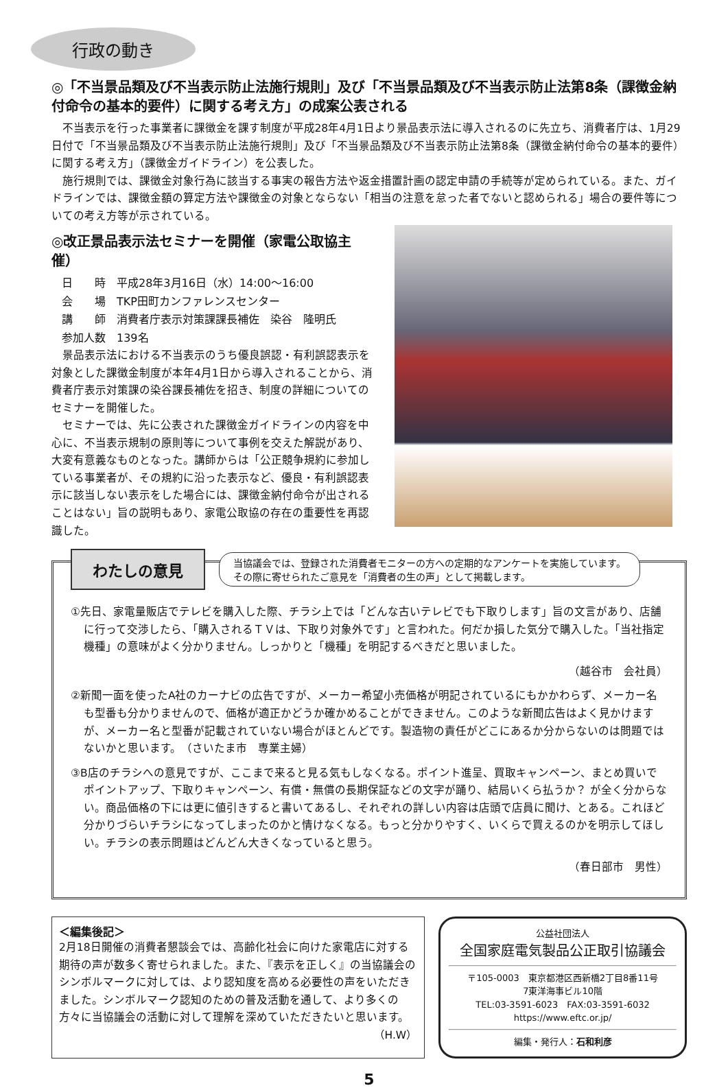行政の動き
◎「不当景品類及び不当表示防止法施行規則」及び「不当景品類及び不当表示防止法第8条（課徴金納付命令の基本的要件）に関する考え方」の成案公表される
不当表示を行った事業者に課徴金を課す制度が平成28年4月1日より景品表示法に導入されるのに先立ち、消費者庁は、1月29日付で「不当景品類及び不当表示防止法施行規則」及び「不当景品類及び不当表示防止法第8条（課徴金納付命令の基本的要件）に関する考え方」（課徴金ガイドライン）を公表した。
施行規則では、課徴金対象行為に該当する事実の報告方法や返金措置計画の認定申請の手続等が定められている。また、ガイドラインでは、課徴金額の算定方法や課徴金の対象とならない「相当の注意を怠った者でないと認められる」場合の要件等についての考え方等が示されている。
◎改正景品表示法セミナーを開催（家電公取協主催）
日　　時　平成28年3月16日（水）14:00～16:00
会　　場　TKP田町カンファレンスセンター
講　　師　消費者庁表示対策課課長補佐　染谷　隆明氏
参加人数　139名
景品表示法における不当表示のうち優良誤認・有利誤認表示を対象とした課徴金制度が本年4月1日から導入されることから、消費者庁表示対策課の染谷課長補佐を招き、制度の詳細についてのセミナーを開催した。
セミナーでは、先に公表された課徴金ガイドラインの内容を中心に、不当表示規制の原則等について事例を交えた解説があり、大変有意義なものとなった。講師からは「公正競争規約に参加している事業者が、その規約に沿った表示など、優良・有利誤認表示に該当しない表示をした場合には、課徴金納付命令が出されることはない」旨の説明もあり、家電公取協の存在の重要性を再認識した。
わたしの意見 当協議会では、登録された消費者モニターの方への定期的なアンケートを実施しています。
その際に寄せられたご意見を「消費者の生の声」として掲載します。
①先日、家電量販店でテレビを購入した際、チラシ上では「どんな古いテレビでも下取りします」旨の文言があり、店舗に行って交渉したら、「購入されるＴＶは、下取り対象外です」と言われた。何だか損した気分で購入した。「当社指定機種」の意味がよく分かりません。しっかりと「機種」を明記するべきだと思いました。
（越谷市　会社員）
②新聞一面を使ったA社のカーナビの広告ですが、メーカー希望小売価格が明記されているにもかかわらず、メーカー名も型番も分かりませんので、価格が適正かどうか確かめることができません。このような新聞広告はよく見かけますが、メーカー名と型番が記載されていない場合がほとんどです。製造物の責任がどこにあるか分からないのは問題ではないかと思います。　（さいたま市　専業主婦）
③B店のチラシへの意見ですが、ここまで来ると見る気もしなくなる。ポイント進呈、買取キャンペーン、まとめ買いでポイントアップ、下取りキャンペーン、有償・無償の長期保証などの文字が踊り、結局いくら払うか？ が全く分からない。商品価格の下には更に値引きすると書いてあるし、それぞれの詳しい内容は店頭で店員に聞け、とある。これほど分かりづらいチラシになってしまったのかと情けなくなる。もっと分かりやすく、いくらで買えるのかを明示してほしい。チラシの表示問題はどんどん大きくなっていると思う。
（春日部市　男性）
＜編集後記＞
2月18日開催の消費者懇談会では、高齢化社会に向けた家電店に対する期待の声が数多く寄せられました。また、『表示を正しく』の当協議会のシンボルマークに対しては、より認知度を高める必要性の声をいただきました。シンボルマーク認知のための普及活動を通して、より多くの方々に当協議会の活動に対して理解を深めていただきたいと思います。
（H.W）
公益社団法人
全国家庭電気製品公正取引協議会
〒105-0003　東京都港区西新橋2丁目8番11号
7東洋海事ビル10階
TEL:03-3591-6023　FAX:03-3591-6032
https://www.eftc.or.jp/
編集・発行人：石和利彦
5